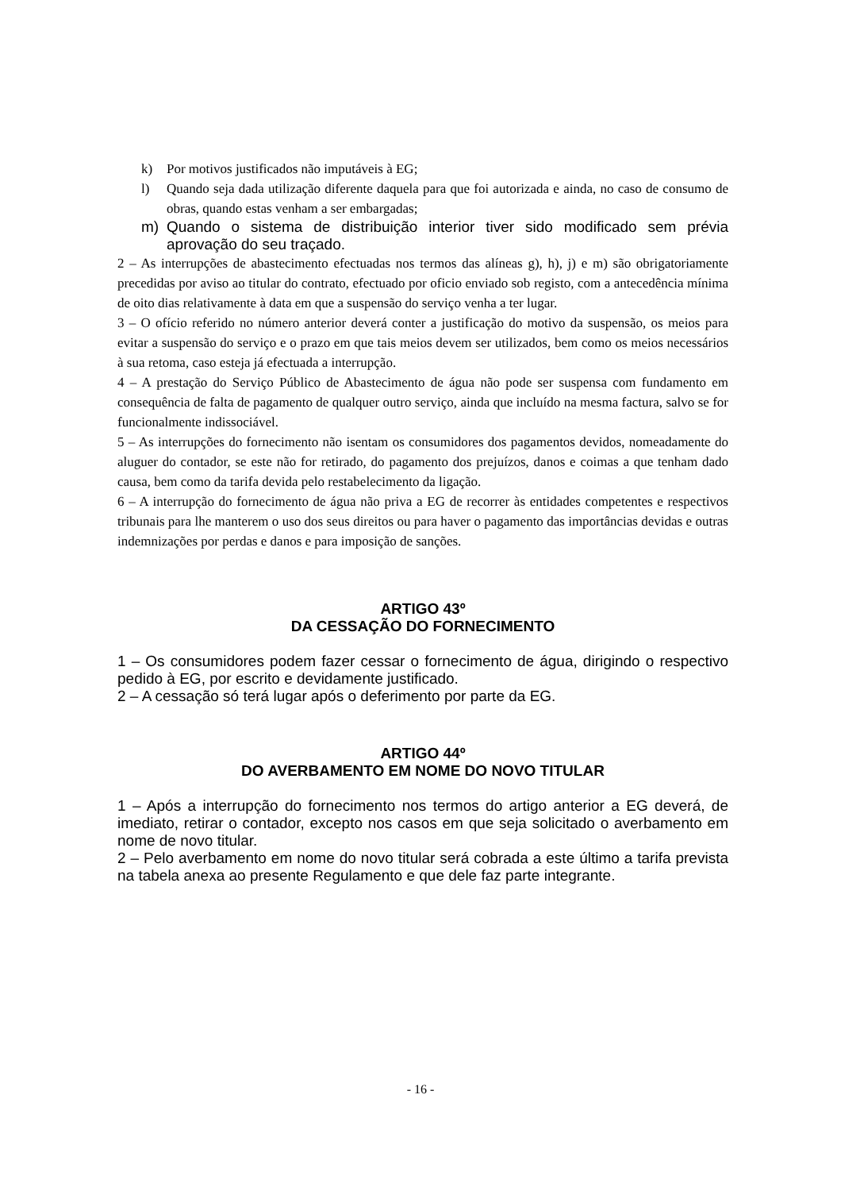k) Por motivos justificados não imputáveis à EG;
l) Quando seja dada utilização diferente daquela para que foi autorizada e ainda, no caso de consumo de obras, quando estas venham a ser embargadas;
m) Quando o sistema de distribuição interior tiver sido modificado sem prévia aprovação do seu traçado.
2 – As interrupções de abastecimento efectuadas nos termos das alíneas g), h), j) e m) são obrigatoriamente precedidas por aviso ao titular do contrato, efectuado por oficio enviado sob registo, com a antecedência mínima de oito dias relativamente à data em que a suspensão do serviço venha a ter lugar.
3 – O ofício referido no número anterior deverá conter a justificação do motivo da suspensão, os meios para evitar a suspensão do serviço e o prazo em que tais meios devem ser utilizados, bem como os meios necessários à sua retoma, caso esteja já efectuada a interrupção.
4 – A prestação do Serviço Público de Abastecimento de água não pode ser suspensa com fundamento em consequência de falta de pagamento de qualquer outro serviço, ainda que incluído na mesma factura, salvo se for funcionalmente indissociável.
5 – As interrupções do fornecimento não isentam os consumidores dos pagamentos devidos, nomeadamente do aluguer do contador, se este não for retirado, do pagamento dos prejuízos, danos e coimas a que tenham dado causa, bem como da tarifa devida pelo restabelecimento da ligação.
6 – A interrupção do fornecimento de água não priva a EG de recorrer às entidades competentes e respectivos tribunais para lhe manterem o uso dos seus direitos ou para haver o pagamento das importâncias devidas e outras indemnizações por perdas e danos e para imposição de sanções.
ARTIGO 43º
DA CESSAÇÃO DO FORNECIMENTO
1 – Os consumidores podem fazer cessar o fornecimento de água, dirigindo o respectivo pedido à EG, por escrito e devidamente justificado.
2 – A cessação só terá lugar após o deferimento por parte da EG.
ARTIGO 44º
DO AVERBAMENTO EM NOME DO NOVO TITULAR
1 – Após a interrupção do fornecimento nos termos do artigo anterior a EG deverá, de imediato, retirar o contador, excepto nos casos em que seja solicitado o averbamento em nome de novo titular.
2 – Pelo averbamento em nome do novo titular será cobrada a este último a tarifa prevista na tabela anexa ao presente Regulamento e que dele faz parte integrante.
- 16 -